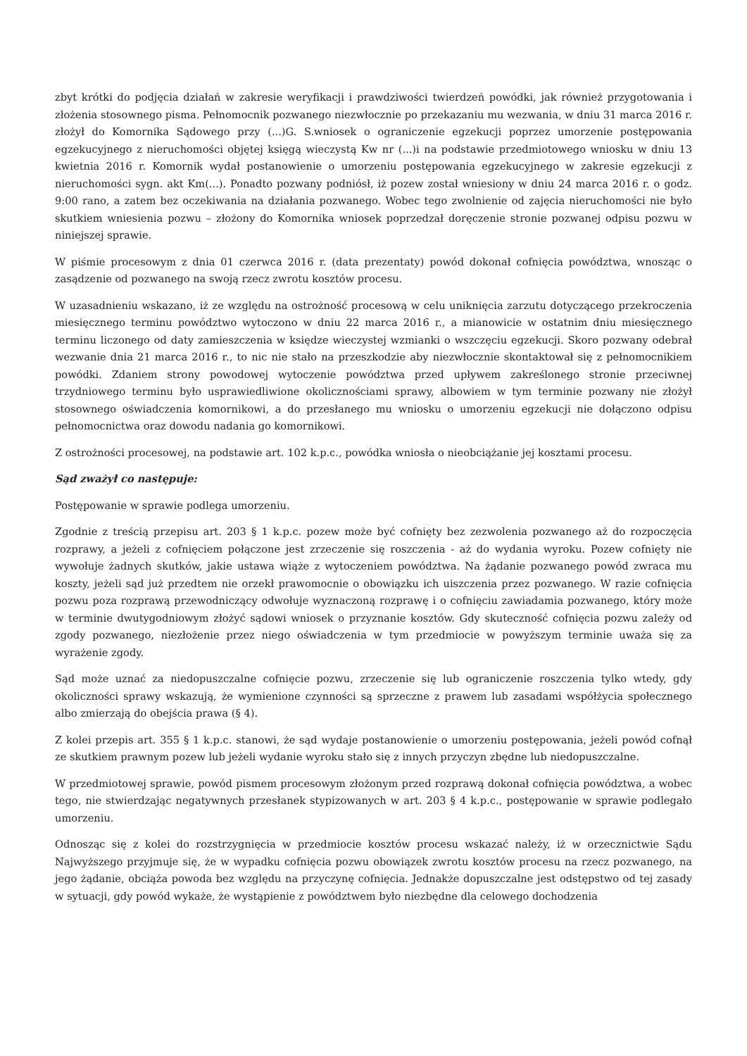zbyt krótki do podjęcia działań w zakresie weryfikacji i prawdziwości twierdzeń powódki, jak również przygotowania i złożenia stosownego pisma. Pełnomocnik pozwanego niezwłocznie po przekazaniu mu wezwania, w dniu 31 marca 2016 r. złożył do Komornika Sądowego przy (...)G. S.wniosek o ograniczenie egzekucji poprzez umorzenie postępowania egzekucyjnego z nieruchomości objętej księgą wieczystą Kw nr (...)i na podstawie przedmiotowego wniosku w dniu 13 kwietnia 2016 r. Komornik wydał postanowienie o umorzeniu postępowania egzekucyjnego w zakresie egzekucji z nieruchomości sygn. akt Km(...). Ponadto pozwany podniósł, iż pozew został wniesiony w dniu 24 marca 2016 r. o godz. 9:00 rano, a zatem bez oczekiwania na działania pozwanego. Wobec tego zwolnienie od zajęcia nieruchomości nie było skutkiem wniesienia pozwu – złożony do Komornika wniosek poprzedzał doręczenie stronie pozwanej odpisu pozwu w niniejszej sprawie.
W piśmie procesowym z dnia 01 czerwca 2016 r. (data prezentaty) powód dokonał cofnięcia powództwa, wnosząc o zasądzenie od pozwanego na swoją rzecz zwrotu kosztów procesu.
W uzasadnieniu wskazano, iż ze względu na ostrożność procesową w celu uniknięcia zarzutu dotyczącego przekroczenia miesięcznego terminu powództwo wytoczono w dniu 22 marca 2016 r., a mianowicie w ostatnim dniu miesięcznego terminu liczonego od daty zamieszczenia w księdze wieczystej wzmianki o wszczęciu egzekucji. Skoro pozwany odebrał wezwanie dnia 21 marca 2016 r., to nic nie stało na przeszkodzie aby niezwłocznie skontaktował się z pełnomocnikiem powódki. Zdaniem strony powodowej wytoczenie powództwa przed upływem zakreślonego stronie przeciwnej trzydniowego terminu było usprawiedliwione okolicznościami sprawy, albowiem w tym terminie pozwany nie złożył stosownego oświadczenia komornikowi, a do przesłanego mu wniosku o umorzeniu egzekucji nie dołączono odpisu pełnomocnictwa oraz dowodu nadania go komornikowi.
Z ostrożności procesowej, na podstawie art. 102 k.p.c., powódka wniosła o nieobciążanie jej kosztami procesu.
Sąd zważył co następuje:
Postępowanie w sprawie podlega umorzeniu.
Zgodnie z treścią przepisu art. 203 § 1 k.p.c. pozew może być cofnięty bez zezwolenia pozwanego aż do rozpoczęcia rozprawy, a jeżeli z cofnięciem połączone jest zrzeczenie się roszczenia - aż do wydania wyroku. Pozew cofnięty nie wywołuje żadnych skutków, jakie ustawa wiąże z wytoczeniem powództwa. Na żądanie pozwanego powód zwraca mu koszty, jeżeli sąd już przedtem nie orzekł prawomocnie o obowiązku ich uiszczenia przez pozwanego. W razie cofnięcia pozwu poza rozprawą przewodniczący odwołuje wyznaczoną rozprawę i o cofnięciu zawiadamia pozwanego, który może w terminie dwutygodniowym złożyć sądowi wniosek o przyznanie kosztów. Gdy skuteczność cofnięcia pozwu zależy od zgody pozwanego, niezłożenie przez niego oświadczenia w tym przedmiocie w powyższym terminie uważa się za wyrażenie zgody.
Sąd może uznać za niedopuszczalne cofnięcie pozwu, zrzeczenie się lub ograniczenie roszczenia tylko wtedy, gdy okoliczności sprawy wskazują, że wymienione czynności są sprzeczne z prawem lub zasadami współżycia społecznego albo zmierzają do obejścia prawa (§ 4).
Z kolei przepis art. 355 § 1 k.p.c. stanowi, że sąd wydaje postanowienie o umorzeniu postępowania, jeżeli powód cofnął ze skutkiem prawnym pozew lub jeżeli wydanie wyroku stało się z innych przyczyn zbędne lub niedopuszczalne.
W przedmiotowej sprawie, powód pismem procesowym złożonym przed rozprawą dokonał cofnięcia powództwa, a wobec tego, nie stwierdzając negatywnych przesłanek stypizowanych w art. 203 § 4 k.p.c., postępowanie w sprawie podlegało umorzeniu.
Odnosząc się z kolei do rozstrzygnięcia w przedmiocie kosztów procesu wskazać należy, iż w orzecznictwie Sądu Najwyższego przyjmuje się, że w wypadku cofnięcia pozwu obowiązek zwrotu kosztów procesu na rzecz pozwanego, na jego żądanie, obciąża powoda bez względu na przyczynę cofnięcia. Jednakże dopuszczalne jest odstępstwo od tej zasady w sytuacji, gdy powód wykaże, że wystąpienie z powództwem było niezbędne dla celowego dochodzenia